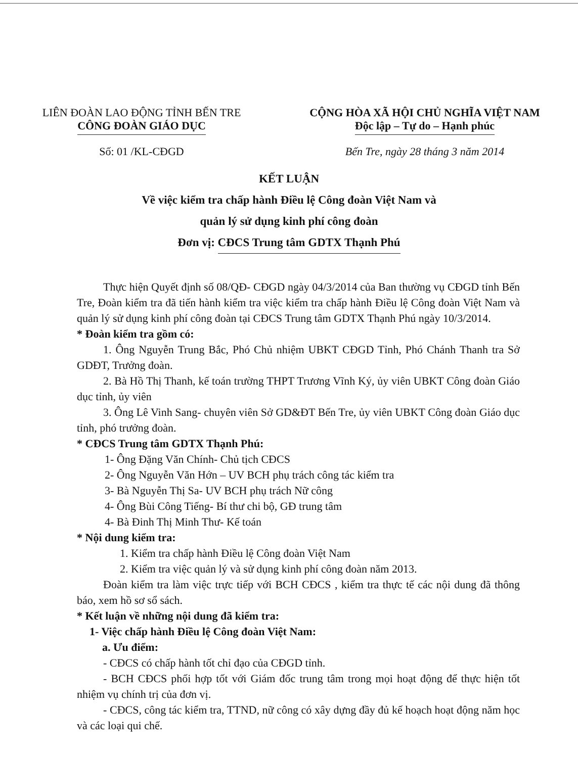LIÊN ĐOÀN LAO ĐỘNG TỈNH BẾN TRE
CÔNG ĐOÀN GIÁO DỤC
CỘNG HÒA XÃ HỘI CHỦ NGHĨA VIỆT NAM
Độc lập – Tự do – Hạnh phúc
Số: 01 /KL-CĐGD Bến Tre, ngày 28 tháng 3 năm 2014
KẾT LUẬN
Về việc kiểm tra chấp hành Điều lệ Công đoàn Việt Nam và
quản lý sử dụng kinh phí công đoàn
Đơn vị: CĐCS Trung tâm GDTX Thạnh Phú
Thực hiện Quyết định số 08/QĐ- CĐGD ngày 04/3/2014 của Ban thường vụ CĐGD tỉnh Bến Tre, Đoàn kiểm tra đã tiến hành kiểm tra việc kiểm tra chấp hành Điều lệ Công đoàn Việt Nam và quản lý sử dụng kinh phí công đoàn tại CĐCS Trung tâm GDTX Thạnh Phú ngày 10/3/2014.
* Đoàn kiểm tra gồm có:
1. Ông Nguyễn Trung Bắc, Phó Chủ nhiệm UBKT CĐGD Tỉnh, Phó Chánh Thanh tra Sở GDĐT, Trưởng đoàn.
2. Bà Hồ Thị Thanh, kế toán trường THPT Trương Vĩnh Ký, ủy viên UBKT Công đoàn Giáo dục tỉnh, ủy viên
3. Ông Lê Vinh Sang- chuyên viên Sở GD&ĐT Bến Tre, ủy viên UBKT Công đoàn Giáo dục tỉnh, phó trưởng đoàn.
* CĐCS Trung tâm GDTX Thạnh Phú:
1- Ông Đặng Văn Chính- Chủ tịch CĐCS
2- Ông Nguyễn Văn Hớn – UV BCH phụ trách công tác kiểm tra
3- Bà Nguyễn Thị Sa- UV BCH phụ trách Nữ công
4- Ông Bùi Công Tiếng- Bí thư chi bộ, GĐ trung tâm
4- Bà Đinh Thị Minh Thư- Kế toán
* Nội dung kiểm tra:
1. Kiểm tra chấp hành Điều lệ Công đoàn Việt Nam
2. Kiểm tra việc quản lý và sử dụng kinh phí công đoàn năm 2013.
Đoàn kiểm tra làm việc trực tiếp với BCH CĐCS , kiểm tra thực tế các nội dung đã thông báo, xem hồ sơ sổ sách.
* Kết luận về những nội dung đã kiểm tra:
1- Việc chấp hành Điều lệ Công đoàn Việt Nam:
a. Ưu điểm:
- CĐCS có chấp hành tốt chỉ đạo của CĐGD tỉnh.
- BCH CĐCS phối hợp tốt với Giám đốc trung tâm trong mọi hoạt động để thực hiện tốt nhiệm vụ chính trị của đơn vị.
- CĐCS, công tác kiểm tra, TTND, nữ công có xây dựng đầy đủ kế hoạch hoạt động năm học và các loại qui chế.